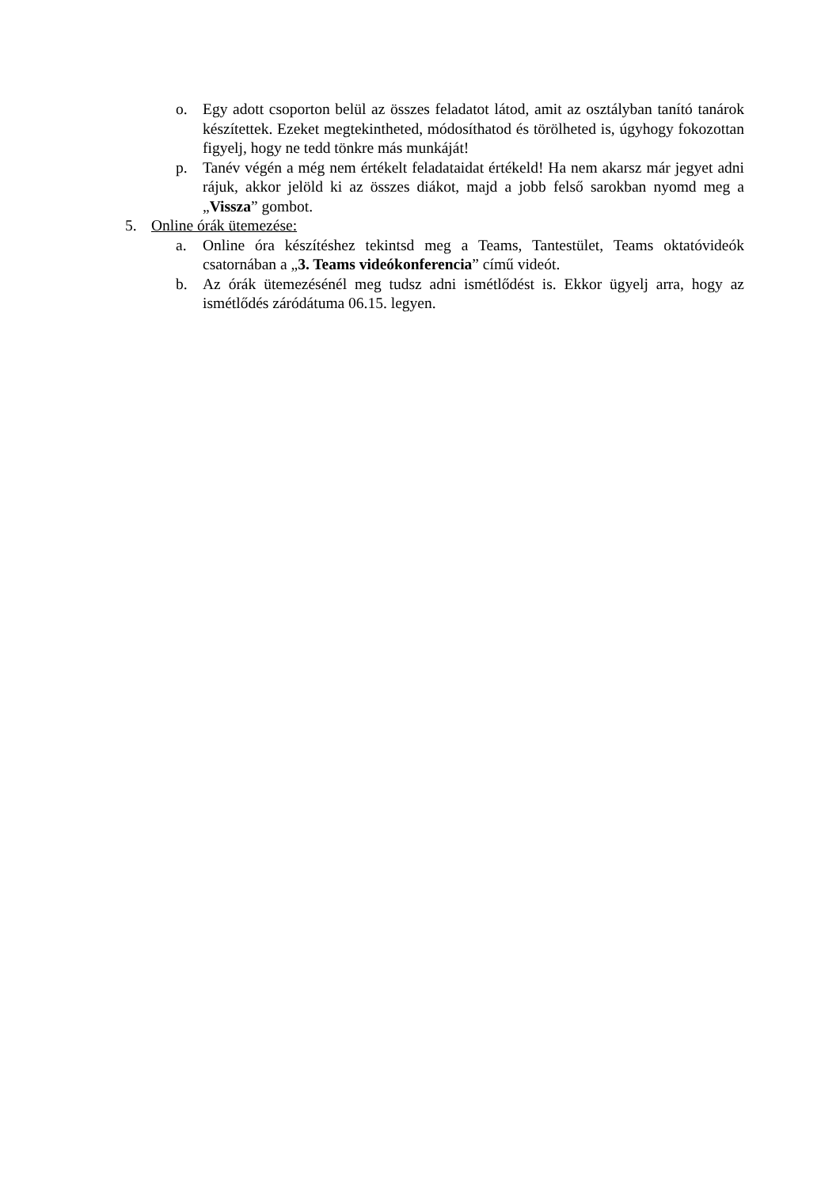o. Egy adott csoporton belül az összes feladatot látod, amit az osztályban tanító tanárok készítettek. Ezeket megtekintheted, módosíthatod és törölheted is, úgyhogy fokozottan figyelj, hogy ne tedd tönkre más munkáját!
p. Tanév végén a még nem értékelt feladataidat értékeld! Ha nem akarsz már jegyet adni rájuk, akkor jelöld ki az összes diákot, majd a jobb felső sarokban nyomd meg a „Vissza” gombot.
5. Online órák ütemezése:
a. Online óra készítéshez tekintsd meg a Teams, Tantestület, Teams oktatóvideók csatornában a „3. Teams videókonferencia” című videót.
b. Az órák ütemezésénél meg tudsz adni ismétlődést is. Ekkor ügyelj arra, hogy az ismétlődés záródátuma 06.15. legyen.